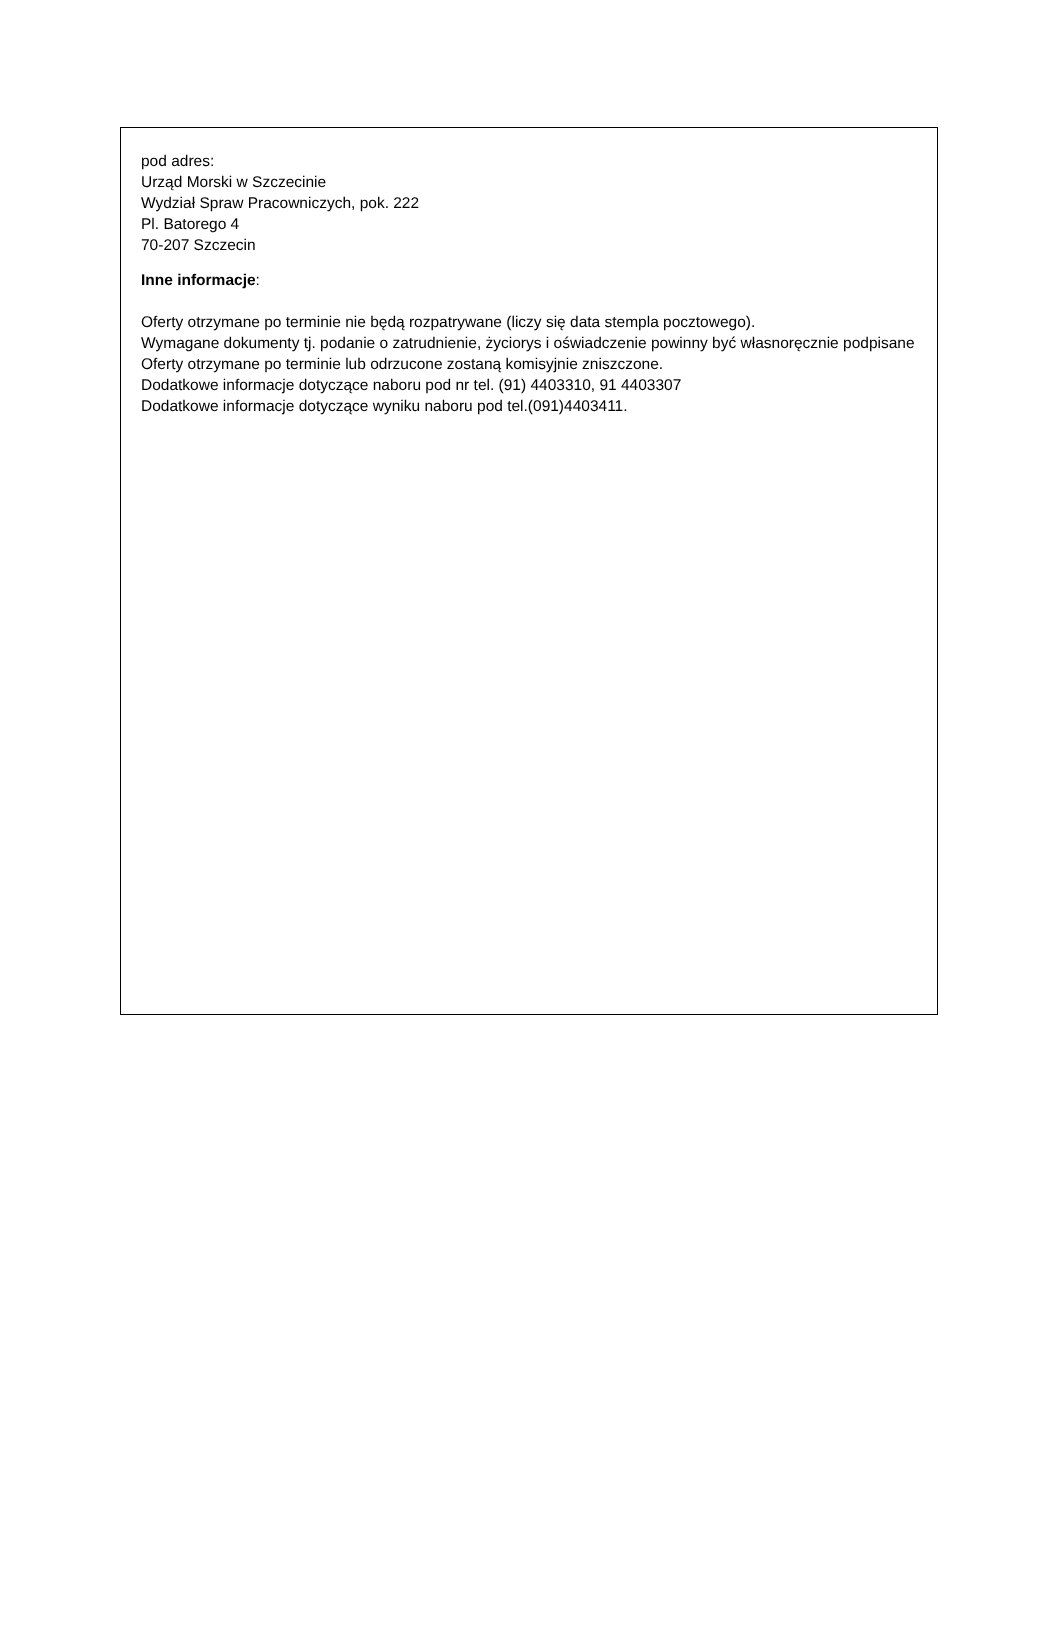pod adres:
Urząd Morski w Szczecinie
Wydział Spraw Pracowniczych, pok. 222
Pl. Batorego 4
70-207 Szczecin
Inne informacje:
Oferty otrzymane po terminie nie będą rozpatrywane (liczy się data stempla pocztowego).
Wymagane dokumenty tj. podanie o zatrudnienie, życiorys i oświadczenie powinny być własnoręcznie podpisane
Oferty otrzymane po terminie lub odrzucone zostaną komisyjnie zniszczone.
Dodatkowe informacje dotyczące naboru pod nr tel. (91) 4403310, 91 4403307
Dodatkowe informacje dotyczące wyniku naboru pod tel.(091)4403411.